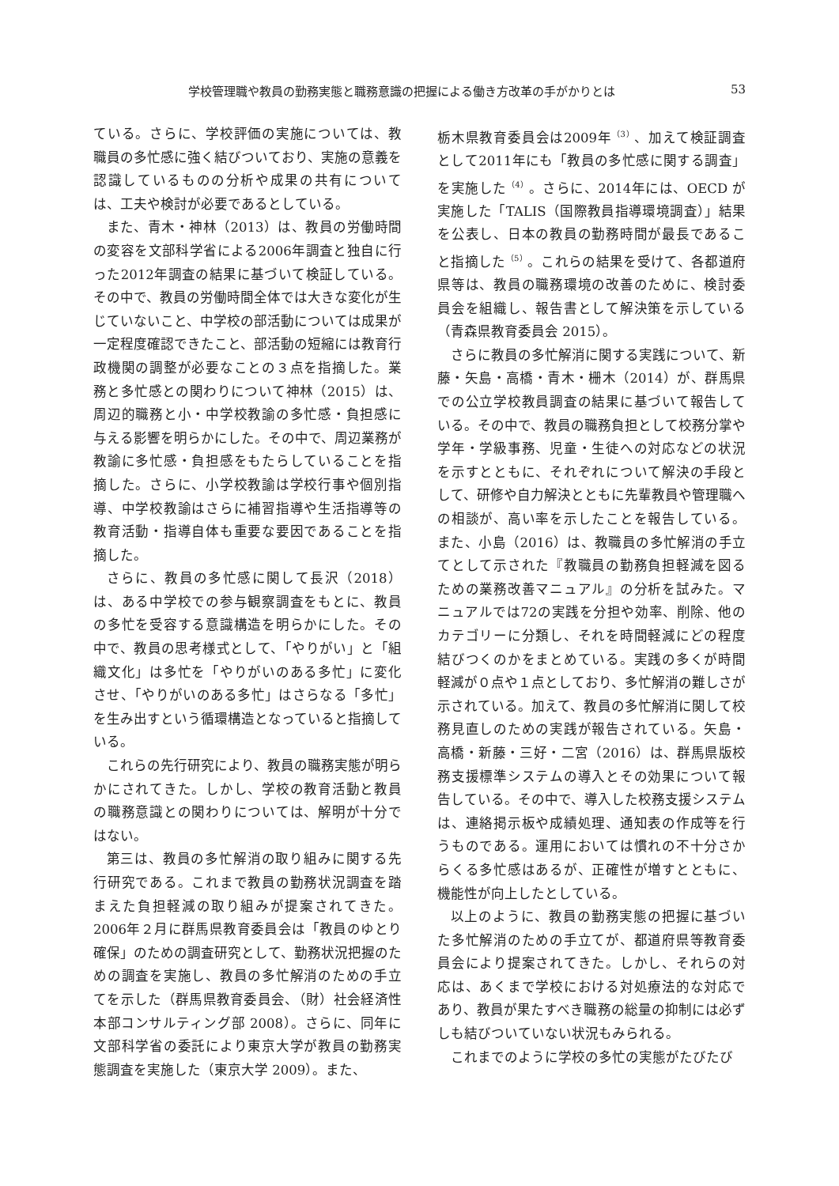学校管理職や教員の勤務実態と職務意識の把握による働き方改革の手がかりとは 53
ている。さらに、学校評価の実施については、教職員の多忙感に強く結びついており、実施の意義を認識しているものの分析や成果の共有については、工夫や検討が必要であるとしている。
また、青木・神林（2013）は、教員の労働時間の変容を文部科学省による2006年調査と独自に行った2012年調査の結果に基づいて検証している。その中で、教員の労働時間全体では大きな変化が生じていないこと、中学校の部活動については成果が一定程度確認できたこと、部活動の短縮には教育行政機関の調整が必要なことの３点を指摘した。業務と多忙感との関わりについて神林（2015）は、周辺的職務と小・中学校教諭の多忙感・負担感に与える影響を明らかにした。その中で、周辺業務が教諭に多忙感・負担感をもたらしていることを指摘した。さらに、小学校教諭は学校行事や個別指導、中学校教諭はさらに補習指導や生活指導等の教育活動・指導自体も重要な要因であることを指摘した。
さらに、教員の多忙感に関して長沢（2018）は、ある中学校での参与観察調査をもとに、教員の多忙を受容する意識構造を明らかにした。その中で、教員の思考様式として、「やりがい」と「組織文化」は多忙を「やりがいのある多忙」に変化させ、「やりがいのある多忙」はさらなる「多忙」を生み出すという循環構造となっていると指摘している。
これらの先行研究により、教員の職務実態が明らかにされてきた。しかし、学校の教育活動と教員の職務意識との関わりについては、解明が十分ではない。
第三は、教員の多忙解消の取り組みに関する先行研究である。これまで教員の勤務状況調査を踏まえた負担軽減の取り組みが提案されてきた。2006年２月に群馬県教育委員会は「教員のゆとり確保」のための調査研究として、勤務状況把握のための調査を実施し、教員の多忙解消のための手立てを示した（群馬県教育委員会、（財）社会経済性本部コンサルティング部 2008）。さらに、同年に文部科学省の委託により東京大学が教員の勤務実態調査を実施した（東京大学 2009）。また、
栃木県教育委員会は2009年<sup>（3）</sup>、加えて検証調査として2011年にも「教員の多忙感に関する調査」を実施した<sup>（4）</sup>。さらに、2014年には、OECD が実施した「TALIS（国際教員指導環境調査）」結果を公表し、日本の教員の勤務時間が最長であること指摘した<sup>（5）</sup>。これらの結果を受けて、各都道府県等は、教員の職務環境の改善のために、検討委員会を組織し、報告書として解決策を示している（青森県教育委員会 2015）。
さらに教員の多忙解消に関する実践について、新藤・矢島・高橋・青木・栅木（2014）が、群馬県での公立学校教員調査の結果に基づいて報告している。その中で、教員の職務負担として校務分掌や学年・学級事務、児童・生徒への対応などの状況を示すとともに、それぞれについて解決の手段として、研修や自力解決とともに先輩教員や管理職への相談が、高い率を示したことを報告している。また、小島（2016）は、教職員の多忙解消の手立てとして示された『教職員の勤務負担軽減を図るための業務改善マニュアル』の分析を試みた。マニュアルでは72の実践を分担や効率、削除、他のカテゴリーに分類し、それを時間軽減にどの程度結びつくのかをまとめている。実践の多くが時間軽減が０点や１点としており、多忙解消の難しさが示されている。加えて、教員の多忙解消に関して校務見直しのための実践が報告されている。矢島・高橋・新藤・三好・二宮（2016）は、群馬県版校務支援標準システムの導入とその効果について報告している。その中で、導入した校務支援システムは、連絡掲示板や成績処理、通知表の作成等を行うものである。運用においては慣れの不十分さからくる多忙感はあるが、正確性が増すとともに、機能性が向上したとしている。
以上のように、教員の勤務実態の把握に基づいた多忙解消のための手立てが、都道府県等教育委員会により提案されてきた。しかし、それらの対応は、あくまで学校における対処療法的な対応であり、教員が果たすべき職務の総量の抑制には必ずしも結びついていない状況もみられる。
これまでのように学校の多忙の実態がたびたび